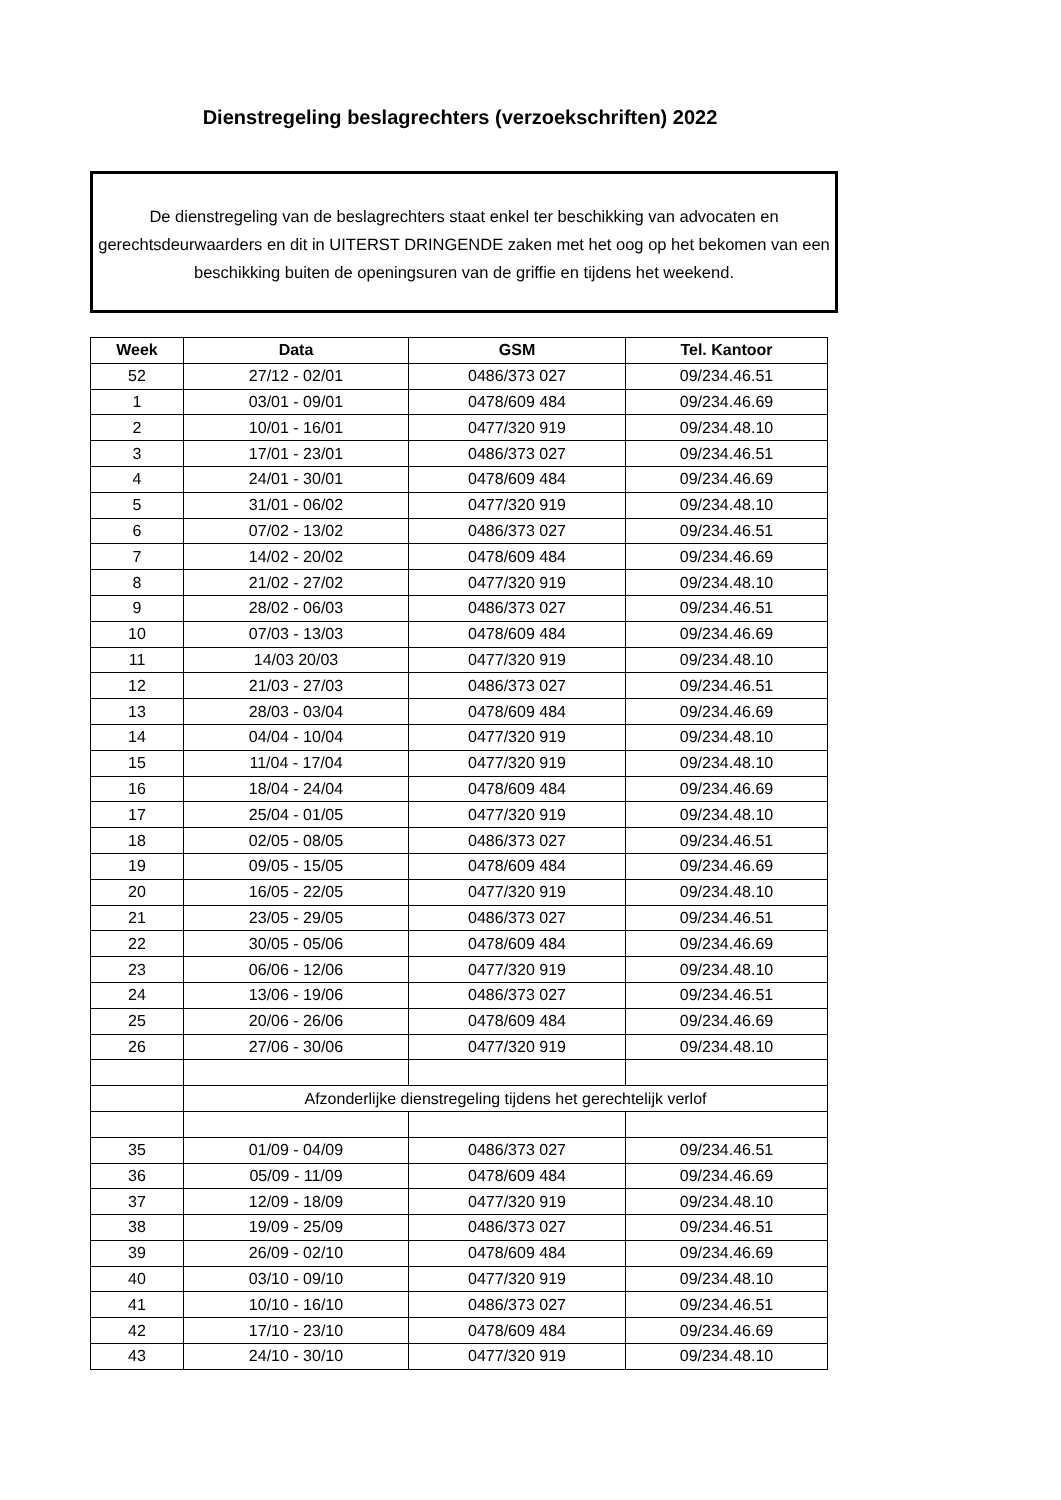Dienstregeling beslagrechters (verzoekschriften) 2022
De dienstregeling van de beslagrechters staat enkel ter beschikking van advocaten en gerechtsdeurwaarders en dit in UITERST DRINGENDE zaken met het oog op het bekomen van een beschikking buiten de openingsuren van de griffie en tijdens het weekend.
| Week | Data | GSM | Tel. Kantoor |
| --- | --- | --- | --- |
| 52 | 27/12 - 02/01 | 0486/373 027 | 09/234.46.51 |
| 1 | 03/01 - 09/01 | 0478/609 484 | 09/234.46.69 |
| 2 | 10/01 - 16/01 | 0477/320 919 | 09/234.48.10 |
| 3 | 17/01 - 23/01 | 0486/373 027 | 09/234.46.51 |
| 4 | 24/01 - 30/01 | 0478/609 484 | 09/234.46.69 |
| 5 | 31/01 - 06/02 | 0477/320 919 | 09/234.48.10 |
| 6 | 07/02 - 13/02 | 0486/373 027 | 09/234.46.51 |
| 7 | 14/02 - 20/02 | 0478/609 484 | 09/234.46.69 |
| 8 | 21/02 - 27/02 | 0477/320 919 | 09/234.48.10 |
| 9 | 28/02 - 06/03 | 0486/373 027 | 09/234.46.51 |
| 10 | 07/03 - 13/03 | 0478/609 484 | 09/234.46.69 |
| 11 | 14/03 20/03 | 0477/320 919 | 09/234.48.10 |
| 12 | 21/03 - 27/03 | 0486/373 027 | 09/234.46.51 |
| 13 | 28/03 - 03/04 | 0478/609 484 | 09/234.46.69 |
| 14 | 04/04 - 10/04 | 0477/320 919 | 09/234.48.10 |
| 15 | 11/04 - 17/04 | 0477/320 919 | 09/234.48.10 |
| 16 | 18/04 - 24/04 | 0478/609 484 | 09/234.46.69 |
| 17 | 25/04 - 01/05 | 0477/320 919 | 09/234.48.10 |
| 18 | 02/05 - 08/05 | 0486/373 027 | 09/234.46.51 |
| 19 | 09/05 - 15/05 | 0478/609 484 | 09/234.46.69 |
| 20 | 16/05 - 22/05 | 0477/320 919 | 09/234.48.10 |
| 21 | 23/05 - 29/05 | 0486/373 027 | 09/234.46.51 |
| 22 | 30/05 - 05/06 | 0478/609 484 | 09/234.46.69 |
| 23 | 06/06 - 12/06 | 0477/320 919 | 09/234.48.10 |
| 24 | 13/06 - 19/06 | 0486/373 027 | 09/234.46.51 |
| 25 | 20/06 - 26/06 | 0478/609 484 | 09/234.46.69 |
| 26 | 27/06 - 30/06 | 0477/320 919 | 09/234.48.10 |
| | Afzonderlijke dienstregeling tijdens het gerechtelijk verlof | | |
| 35 | 01/09 - 04/09 | 0486/373 027 | 09/234.46.51 |
| 36 | 05/09 - 11/09 | 0478/609 484 | 09/234.46.69 |
| 37 | 12/09 - 18/09 | 0477/320 919 | 09/234.48.10 |
| 38 | 19/09 - 25/09 | 0486/373 027 | 09/234.46.51 |
| 39 | 26/09 - 02/10 | 0478/609 484 | 09/234.46.69 |
| 40 | 03/10 - 09/10 | 0477/320 919 | 09/234.48.10 |
| 41 | 10/10 - 16/10 | 0486/373 027 | 09/234.46.51 |
| 42 | 17/10 - 23/10 | 0478/609 484 | 09/234.46.69 |
| 43 | 24/10 - 30/10 | 0477/320 919 | 09/234.48.10 |